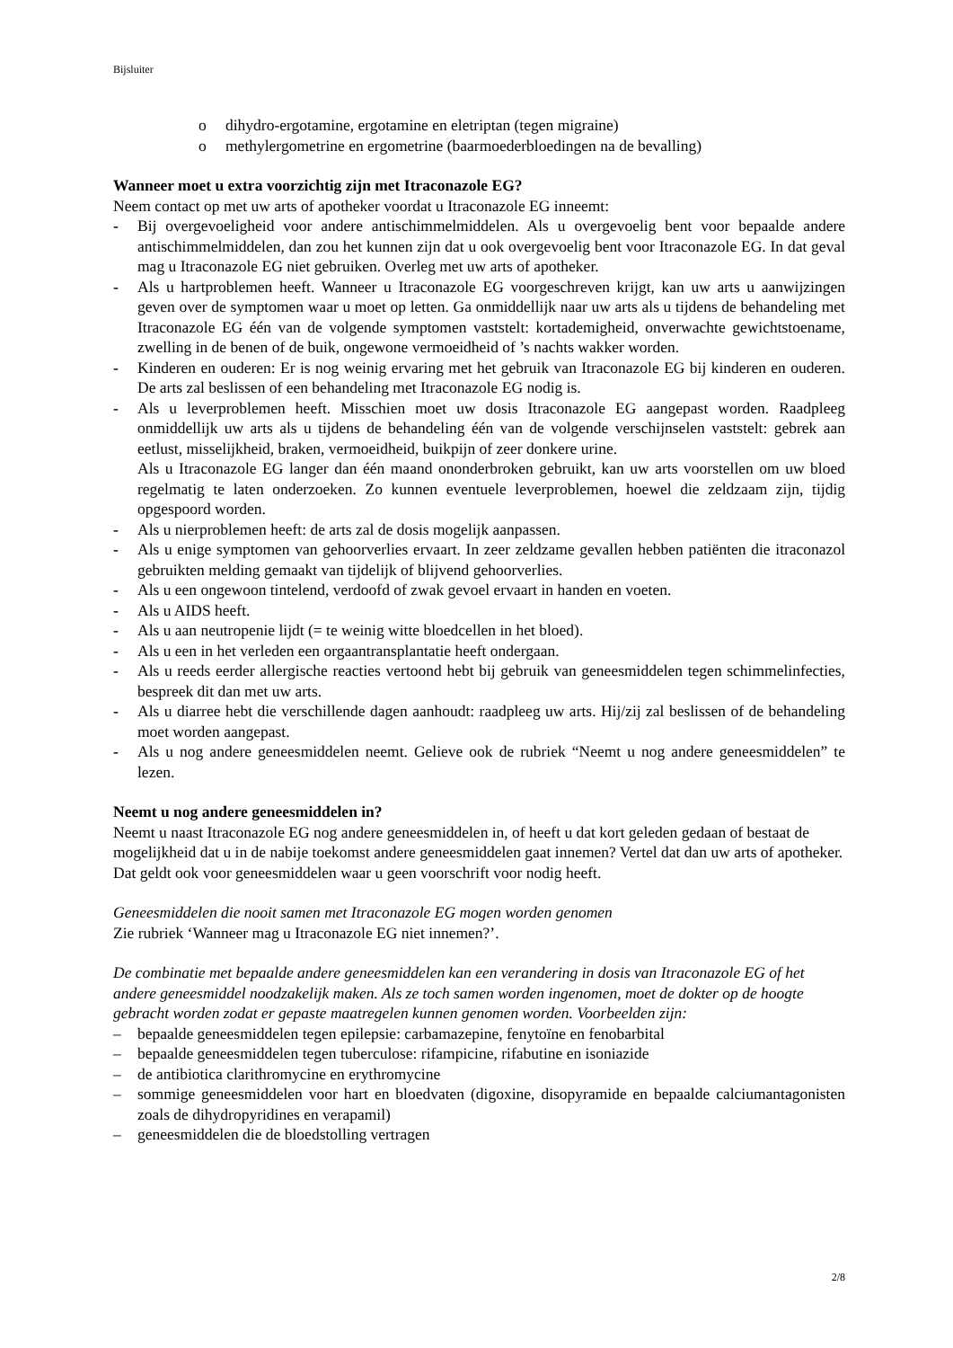Bijsluiter
o dihydro-ergotamine, ergotamine en eletriptan (tegen migraine)
o methylergometrine en ergometrine (baarmoederbloedingen na de bevalling)
Wanneer moet u extra voorzichtig zijn met Itraconazole EG?
Neem contact op met uw arts of apotheker voordat u Itraconazole EG inneemt:
- Bij overgevoeligheid voor andere antischimmelmiddelen. Als u overgevoelig bent voor bepaalde andere antischimmelmiddelen, dan zou het kunnen zijn dat u ook overgevoelig bent voor Itraconazole EG. In dat geval mag u Itraconazole EG niet gebruiken. Overleg met uw arts of apotheker.
- Als u hartproblemen heeft. Wanneer u Itraconazole EG voorgeschreven krijgt, kan uw arts u aanwijzingen geven over de symptomen waar u moet op letten. Ga onmiddellijk naar uw arts als u tijdens de behandeling met Itraconazole EG één van de volgende symptomen vaststelt: kortademigheid, onverwachte gewichtstoename, zwelling in de benen of de buik, ongewone vermoeidheid of ’s nachts wakker worden.
- Kinderen en ouderen: Er is nog weinig ervaring met het gebruik van Itraconazole EG bij kinderen en ouderen. De arts zal beslissen of een behandeling met Itraconazole EG nodig is.
- Als u leverproblemen heeft. Misschien moet uw dosis Itraconazole EG aangepast worden. Raadpleeg onmiddellijk uw arts als u tijdens de behandeling één van de volgende verschijnselen vaststelt: gebrek aan eetlust, misselijkheid, braken, vermoeidheid, buikpijn of zeer donkere urine.
Als u Itraconazole EG langer dan één maand ononderbroken gebruikt, kan uw arts voorstellen om uw bloed regelmatig te laten onderzoeken. Zo kunnen eventuele leverproblemen, hoewel die zeldzaam zijn, tijdig opgespoord worden.
- Als u nierproblemen heeft: de arts zal de dosis mogelijk aanpassen.
- Als u enige symptomen van gehoorverlies ervaart. In zeer zeldzame gevallen hebben patiënten die itraconazol gebruikten melding gemaakt van tijdelijk of blijvend gehoorverlies.
- Als u een ongewoon tintelend, verdoofd of zwak gevoel ervaart in handen en voeten.
- Als u AIDS heeft.
- Als u aan neutropenie lijdt (= te weinig witte bloedcellen in het bloed).
- Als u een in het verleden een orgaantransplantatie heeft ondergaan.
- Als u reeds eerder allergische reacties vertoond hebt bij gebruik van geneesmiddelen tegen schimmelinfecties, bespreek dit dan met uw arts.
- Als u diarree hebt die verschillende dagen aanhoudt: raadpleeg uw arts. Hij/zij zal beslissen of de behandeling moet worden aangepast.
- Als u nog andere geneesmiddelen neemt. Gelieve ook de rubriek “Neemt u nog andere geneesmiddelen” te lezen.
Neemt u nog andere geneesmiddelen in?
Neemt u naast Itraconazole EG nog andere geneesmiddelen in, of heeft u dat kort geleden gedaan of bestaat de mogelijkheid dat u in de nabije toekomst andere geneesmiddelen gaat innemen? Vertel dat dan uw arts of apotheker. Dat geldt ook voor geneesmiddelen waar u geen voorschrift voor nodig heeft.
Geneesmiddelen die nooit samen met Itraconazole EG mogen worden genomen
Zie rubriek ‘Wanneer mag u Itraconazole EG niet innemen?’.
De combinatie met bepaalde andere geneesmiddelen kan een verandering in dosis van Itraconazole EG of het andere geneesmiddel noodzakelijk maken. Als ze toch samen worden ingenomen, moet de dokter op de hoogte gebracht worden zodat er gepaste maatregelen kunnen genomen worden. Voorbeelden zijn:
– bepaalde geneesmiddelen tegen epilepsie: carbamazepine, fenytoïne en fenobarbital
– bepaalde geneesmiddelen tegen tuberculose: rifampicine, rifabutine en isoniazide
– de antibiotica clarithromycine en erythromycine
– sommige geneesmiddelen voor hart en bloedvaten (digoxine, disopyramide en bepaalde calciumantagonisten zoals de dihydropyridines en verapamil)
– geneesmiddelen die de bloedstolling vertragen
2/8